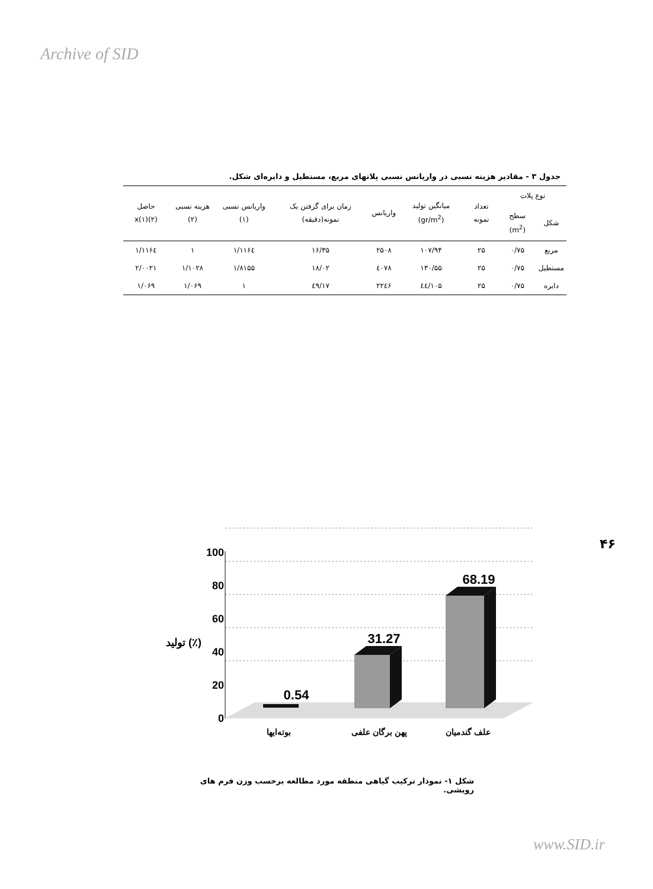Archive of SID
جدول ۳ - مقادیر هزینه نسبی در واریانس نسبی پلاتهای مربع، مستطیل و دایره‌ای شکل.
| نوع پلات | | تعداد نمونه | میانگین تولید (gr/m<sup>2</sup>) | واریانس | زمان برای گرفتن یک نمونه(دقیقه) | واریانس نسبی (۱) | هزینه نسبی (۲) | حاصل (۲)x(۱) |
| --- | --- | --- | --- | --- | --- | --- | --- | --- |
| شکل | سطح (m<sup>2</sup>) | | | | | | | |
| مربع | ۰/۷۵ | ۲۵ | ۱۰۷/۹۴ | ۲۵۰۸ | ۱۶/۳۵ | ۱/۱۱۶٤ | ۱ | ۱/۱۱۶٤ |
| مستطیل | ۰/۷۵ | ۲۵ | ۱۳۰/۵۵ | ٤۰۷۸ | ۱۸/۰۲ | ۱/۸۱۵۵ | ۱/۱۰۲۸ | ۲/۰۰۲۱ |
| دایره | ۰/۷۵ | ۲۵ | ۱۰۵/٤٤ | ۲۲٤۶ | ۱۷/٤۹ | ۱ | ۱/۰۶۹ | ۱/۰۶۹ |
۴۶
100
80
60
40
20
0
تولید (٪)
0.54
31.27
68.19
بوته‌ایها
پهن برگان علفی
علف گندمیان
شکل ۱- نمودار ترکیب گیاهی منطقه مورد مطالعه برحسب وزن فرم های رویشی.
www.SID.ir